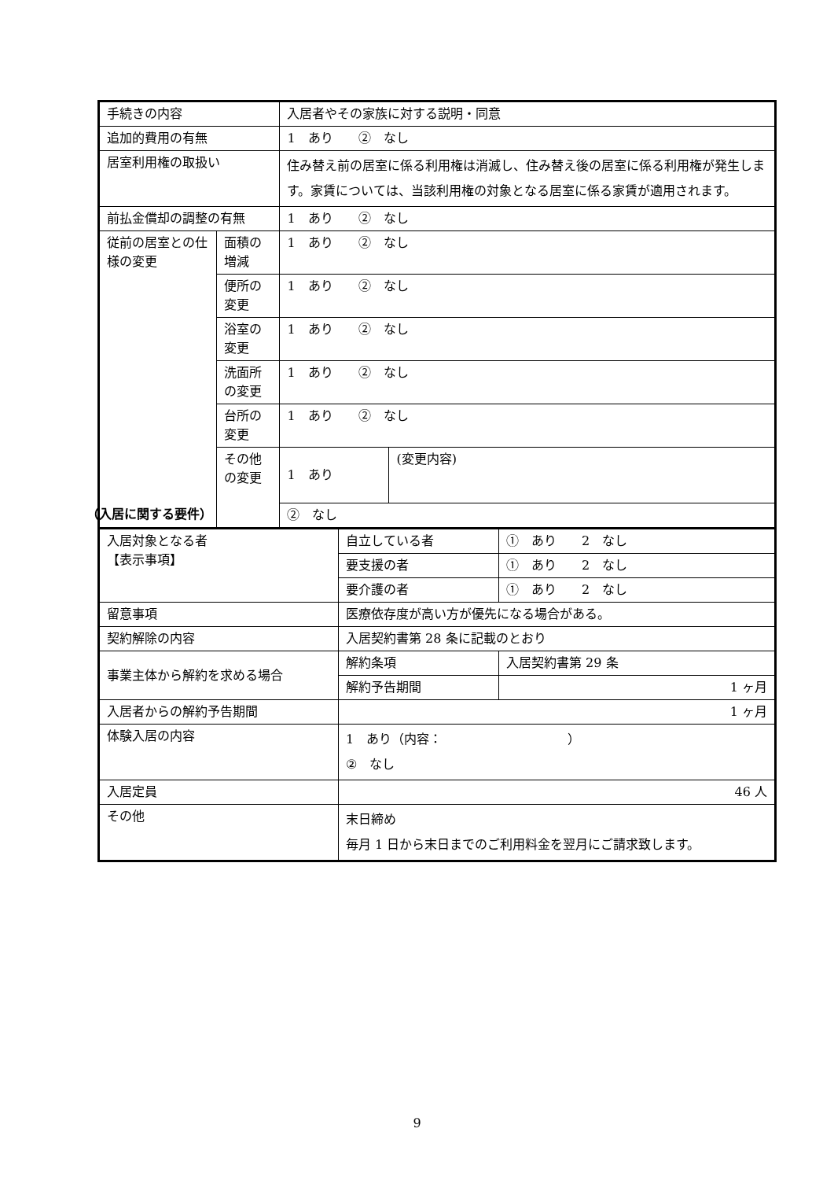| 手続きの内容 | | 入居者やその家族に対する説明・同意 | |
| 追加的費用の有無 | | 1 あり ② なし | |
| 居室利用権の取扱い | | 住み替え前の居室に係る利用権は消滅し、住み替え後の居室に係る利用権が発生します。家賃については、当該利用権の対象となる居室に係る家賃が適用されます。 | |
| 前払金償却の調整の有無 | | 1 あり ② なし | |
| 従前の居室との仕様の変更 | 面積の増減 | 1 あり ② なし | |
| | 便所の変更 | 1 あり ② なし | |
| | 浴室の変更 | 1 あり ② なし | |
| | 洗面所の変更 | 1 あり ② なし | |
| | 台所の変更 | 1 あり ② なし | |
| | その他の変更 | 1 あり | (変更内容) |
| | | ② なし | |
（入居に関する要件）
| 入居対象となる者 【表示事項】 | 自立している者 | ① あり 2 なし |
| | 要支援の者 | ① あり 2 なし |
| | 要介護の者 | ① あり 2 なし |
| 留意事項 | 医療依存度が高い方が優先になる場合がある。 | |
| 契約解除の内容 | 入居契約書第 28 条に記載のとおり | |
| 事業主体から解約を求める場合 | 解約条項 | 入居契約書第 29 条 |
| | 解約予告期間 | 1 ヶ月 |
| 入居者からの解約予告期間 | 1 ヶ月 | |
| 体験入居の内容 | 1 あり（内容： ） ② なし | |
| 入居定員 | 46 人 | |
| その他 | 末日締め 毎月 1 日から末日までのご利用料金を翌月にご請求致します。 | |
9